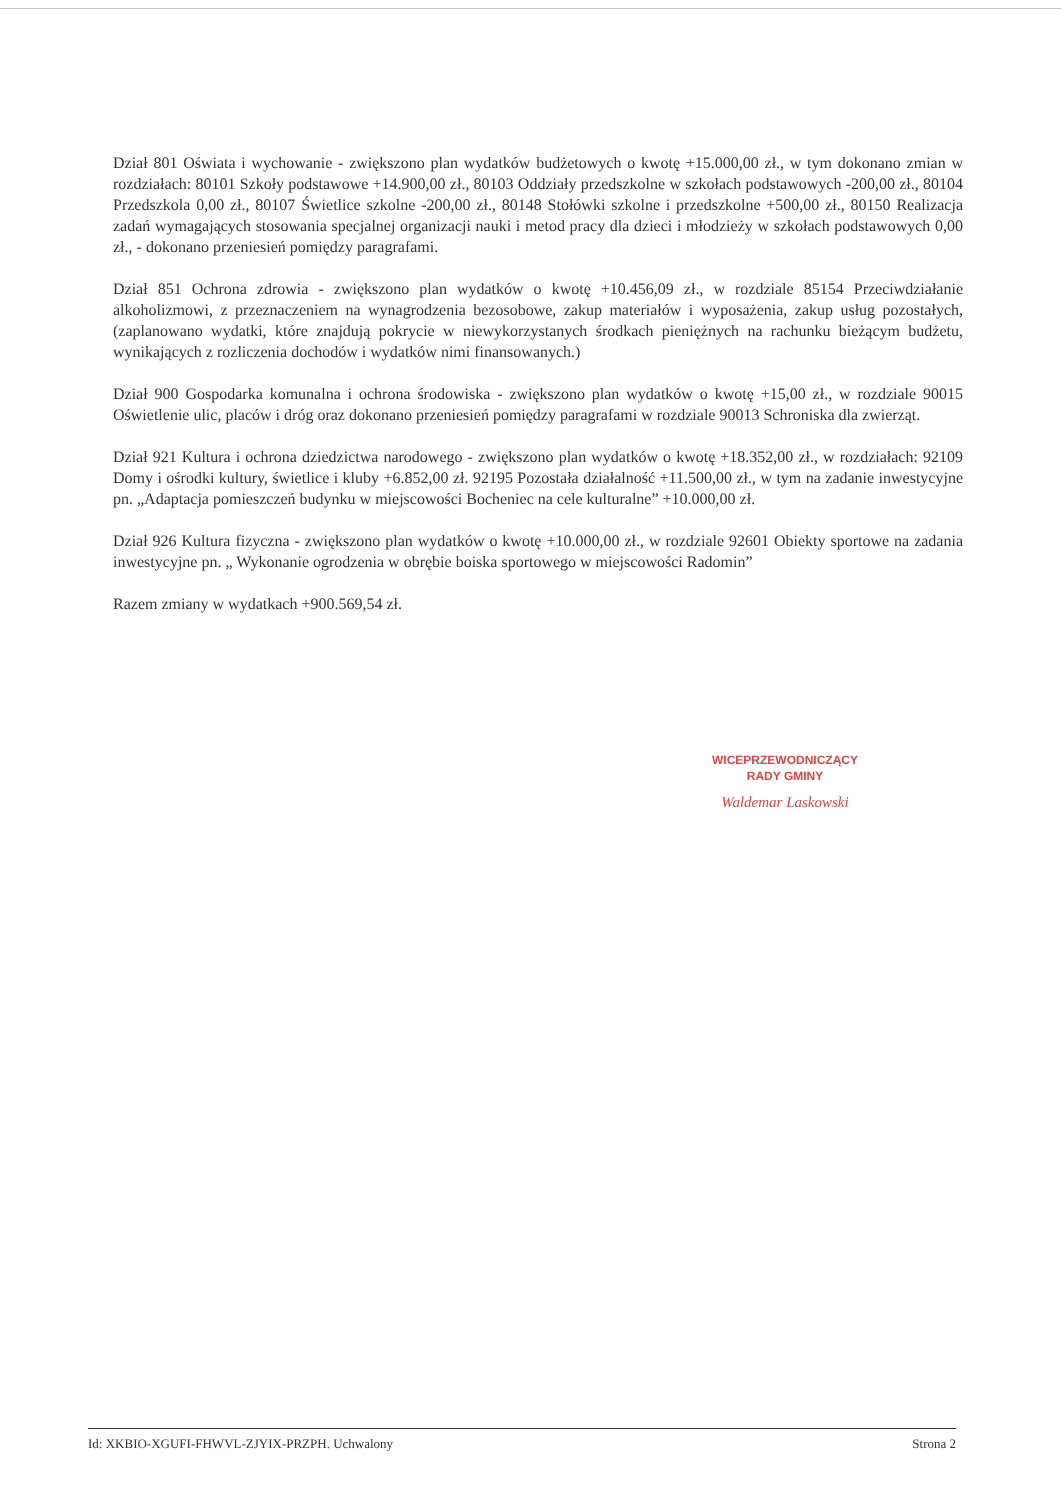Dział 801 Oświata i wychowanie - zwiększono plan wydatków budżetowych o kwotę +15.000,00 zł., w tym dokonano zmian w rozdziałach: 80101 Szkoły podstawowe +14.900,00 zł., 80103 Oddziały przedszkolne w szkołach podstawowych -200,00 zł., 80104 Przedszkola 0,00 zł., 80107 Świetlice szkolne -200,00 zł., 80148 Stołówki szkolne i przedszkolne +500,00 zł., 80150 Realizacja zadań wymagających stosowania specjalnej organizacji nauki i metod pracy dla dzieci i młodzieży w szkołach podstawowych 0,00 zł., - dokonano przeniesień pomiędzy paragrafami.
Dział 851 Ochrona zdrowia - zwiększono plan wydatków o kwotę +10.456,09 zł., w rozdziale 85154 Przeciwdziałanie alkoholizmowi, z przeznaczeniem na wynagrodzenia bezosobowe, zakup materiałów i wyposażenia, zakup usług pozostałych, (zaplanowano wydatki, które znajdują pokrycie w niewykorzystanych środkach pieniężnych na rachunku bieżącym budżetu, wynikających z rozliczenia dochodów i wydatków nimi finansowanych.)
Dział 900 Gospodarka komunalna i ochrona środowiska - zwiększono plan wydatków o kwotę +15,00 zł., w rozdziale 90015 Oświetlenie ulic, placów i dróg oraz dokonano przeniesień pomiędzy paragrafami w rozdziale 90013 Schroniska dla zwierząt.
Dział 921 Kultura i ochrona dziedzictwa narodowego - zwiększono plan wydatków o kwotę +18.352,00 zł., w rozdziałach: 92109 Domy i ośrodki kultury, świetlice i kluby +6.852,00 zł. 92195 Pozostała działalność +11.500,00 zł., w tym na zadanie inwestycyjne pn. „Adaptacja pomieszczeń budynku w miejscowości Bocheniec na cele kulturalne” +10.000,00 zł.
Dział 926 Kultura fizyczna - zwiększono plan wydatków o kwotę +10.000,00 zł., w rozdziale 92601 Obiekty sportowe na zadania inwestycyjne pn. „ Wykonanie ogrodzenia w obrębie boiska sportowego w miejscowości Radomin”
Razem zmiany w wydatkach +900.569,54 zł.
WICEPRZEWODNICZĄCY
RADY GMINY
Waldemar Laskowski
Id: XKBIO-XGUFI-FHWVL-ZJYIX-PRZPH. Uchwalony Strona 2